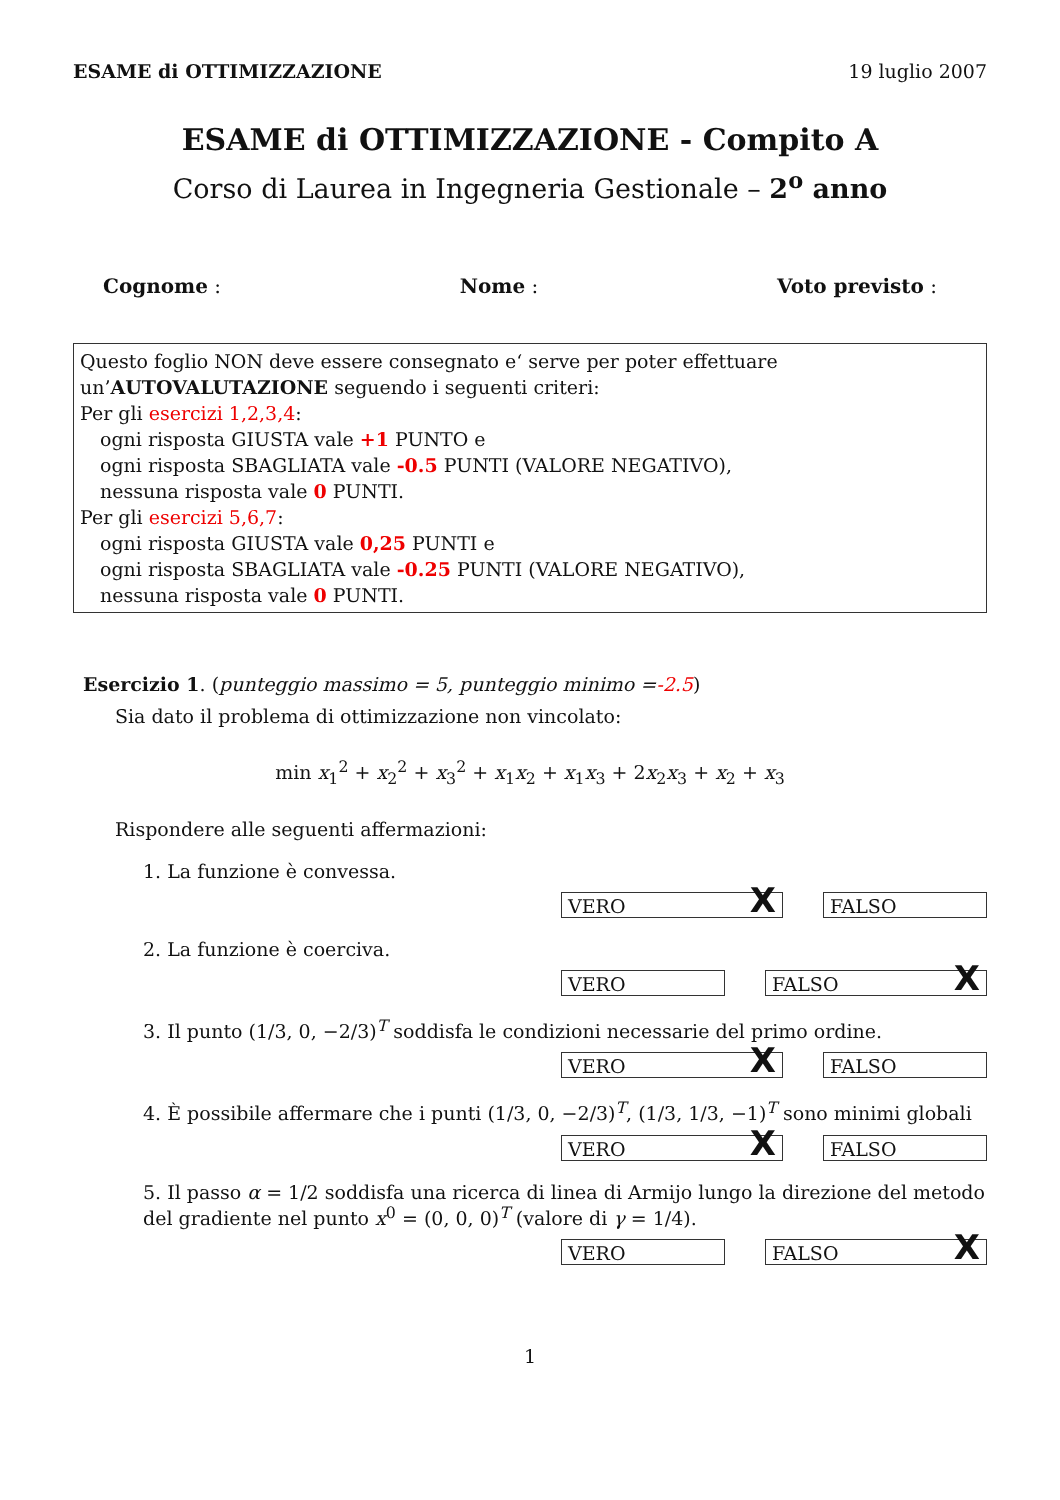ESAME di OTTIMIZZAZIONE 19 luglio 2007
ESAME di OTTIMIZZAZIONE - Compito A
Corso di Laurea in Ingegneria Gestionale – 2<sup>o</sup> anno
Cognome : Nome : Voto previsto :
Questo foglio NON deve essere consegnato e‘ serve per poter effettuare un’AUTOVALUTAZIONE seguendo i seguenti criteri:
Per gli esercizi 1,2,3,4:
ogni risposta GIUSTA vale +1 PUNTO e
ogni risposta SBAGLIATA vale -0.5 PUNTI (VALORE NEGATIVO),
nessuna risposta vale 0 PUNTI.
Per gli esercizi 5,6,7:
ogni risposta GIUSTA vale 0,25 PUNTI e
ogni risposta SBAGLIATA vale -0.25 PUNTI (VALORE NEGATIVO),
nessuna risposta vale 0 PUNTI.
Esercizio 1. (punteggio massimo = 5, punteggio minimo =-2.5)
Sia dato il problema di ottimizzazione non vincolato:
min x<sub>1</sub><sup>2</sup> + x<sub>2</sub><sup>2</sup> + x<sub>3</sub><sup>2</sup> + x<sub>1</sub>x<sub>2</sub> + x<sub>1</sub>x<sub>3</sub> + 2x<sub>2</sub>x<sub>3</sub> + x<sub>2</sub> + x<sub>3</sub>
Rispondere alle seguenti affermazioni:
1. La funzione è convessa.
VERO X
FALSO
2. La funzione è coerciva.
VERO FALSO X
3. Il punto (1/3, 0, −2/3)<sup>T</sup> soddisfa le condizioni necessarie del primo ordine.
VERO X
FALSO
4. È possibile affermare che i punti (1/3, 0, −2/3)<sup>T</sup>, (1/3, 1/3, −1)<sup>T</sup> sono minimi globali
VERO X
FALSO
5. Il passo α = 1/2 soddisfa una ricerca di linea di Armijo lungo la direzione del metodo del gradiente nel punto x<sup>0</sup> = (0, 0, 0)<sup>T</sup> (valore di γ = 1/4).
VERO FALSO X
1